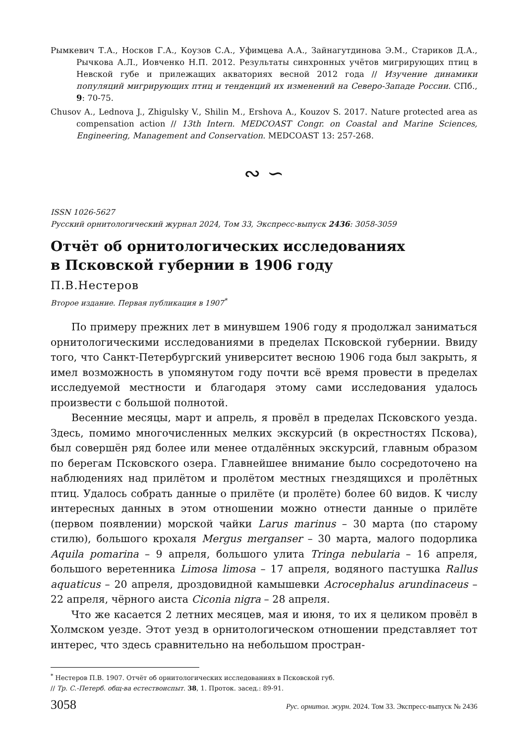Рымкевич Т.А., Носков Г.А., Коузов С.А., Уфимцева А.А., Зайнагутдинова Э.М., Стариков Д.А., Рычкова А.Л., Иовченко Н.П. 2012. Результаты синхронных учётов мигрирующих птиц в Невской губе и прилежащих акваториях весной 2012 года // Изучение динамики популяций мигрирующих птиц и тенденций их изменений на Северо-Западе России. СПб., 9: 70-75.
Chusov A., Lednova J., Zhigulsky V., Shilin M., Ershova A., Kouzov S. 2017. Nature protected area as compensation action // 13th Intern. MEDCOAST Congr. on Coastal and Marine Sciences, Engineering, Management and Conservation. MEDCOAST 13: 257-268.
∾ ∽
ISSN 1026-5627
Русский орнитологический журнал 2024, Том 33, Экспресс-выпуск 2436: 3058-3059
Отчёт об орнитологических исследованиях
в Псковской губернии в 1906 году
П.В.Нестеров
Второе издание. Первая публикация в 1907<sup>*</sup>
По примеру прежних лет в минувшем 1906 году я продолжал заниматься орнитологическими исследованиями в пределах Псковской губернии. Ввиду того, что Санкт-Петербургский университет весною 1906 года был закрыть, я имел возможность в упомянутом году почти всё время провести в пределах исследуемой местности и благодаря этому сами исследования удалось произвести с большой полнотой.
Весенние месяцы, март и апрель, я провёл в пределах Псковского уезда. Здесь, помимо многочисленных мелких экскурсий (в окрестностях Пскова), был совершён ряд более или менее отдалённых экскурсий, главным образом по берегам Псковского озера. Главнейшее внимание было сосредоточено на наблюдениях над прилётом и пролётом местных гнездящихся и пролётных птиц. Удалось собрать данные о прилёте (и пролёте) более 60 видов. К числу интересных данных в этом отношении можно отнести данные о прилёте (первом появлении) морской чайки Larus marinus – 30 марта (по старому стилю), большого крохаля Mergus merganser – 30 марта, малого подорлика Aquila pomarina – 9 апреля, большого улита Tringa nebularia – 16 апреля, большого веретенника Limosa limosa – 17 апреля, водяного пастушка Rallus aquaticus – 20 апреля, дроздовидной камышевки Acrocephalus arundinaceus – 22 апреля, чёрного аиста Ciconia nigra – 28 апреля.
Что же касается 2 летних месяцев, мая и июня, то их я целиком провёл в Холмском уезде. Этот уезд в орнитологическом отношении представляет тот интерес, что здесь сравнительно на небольшом простран-
<sup>*</sup> Нестеров П.В. 1907. Отчёт об орнитологических исследованиях в Псковской губ.
// Тр. С.-Петерб. общ-ва естествоиспыт. 38, 1. Проток. засед.: 89-91.
3058 Рус. орнитол. журн. 2024. Том 33. Экспресс-выпуск № 2436